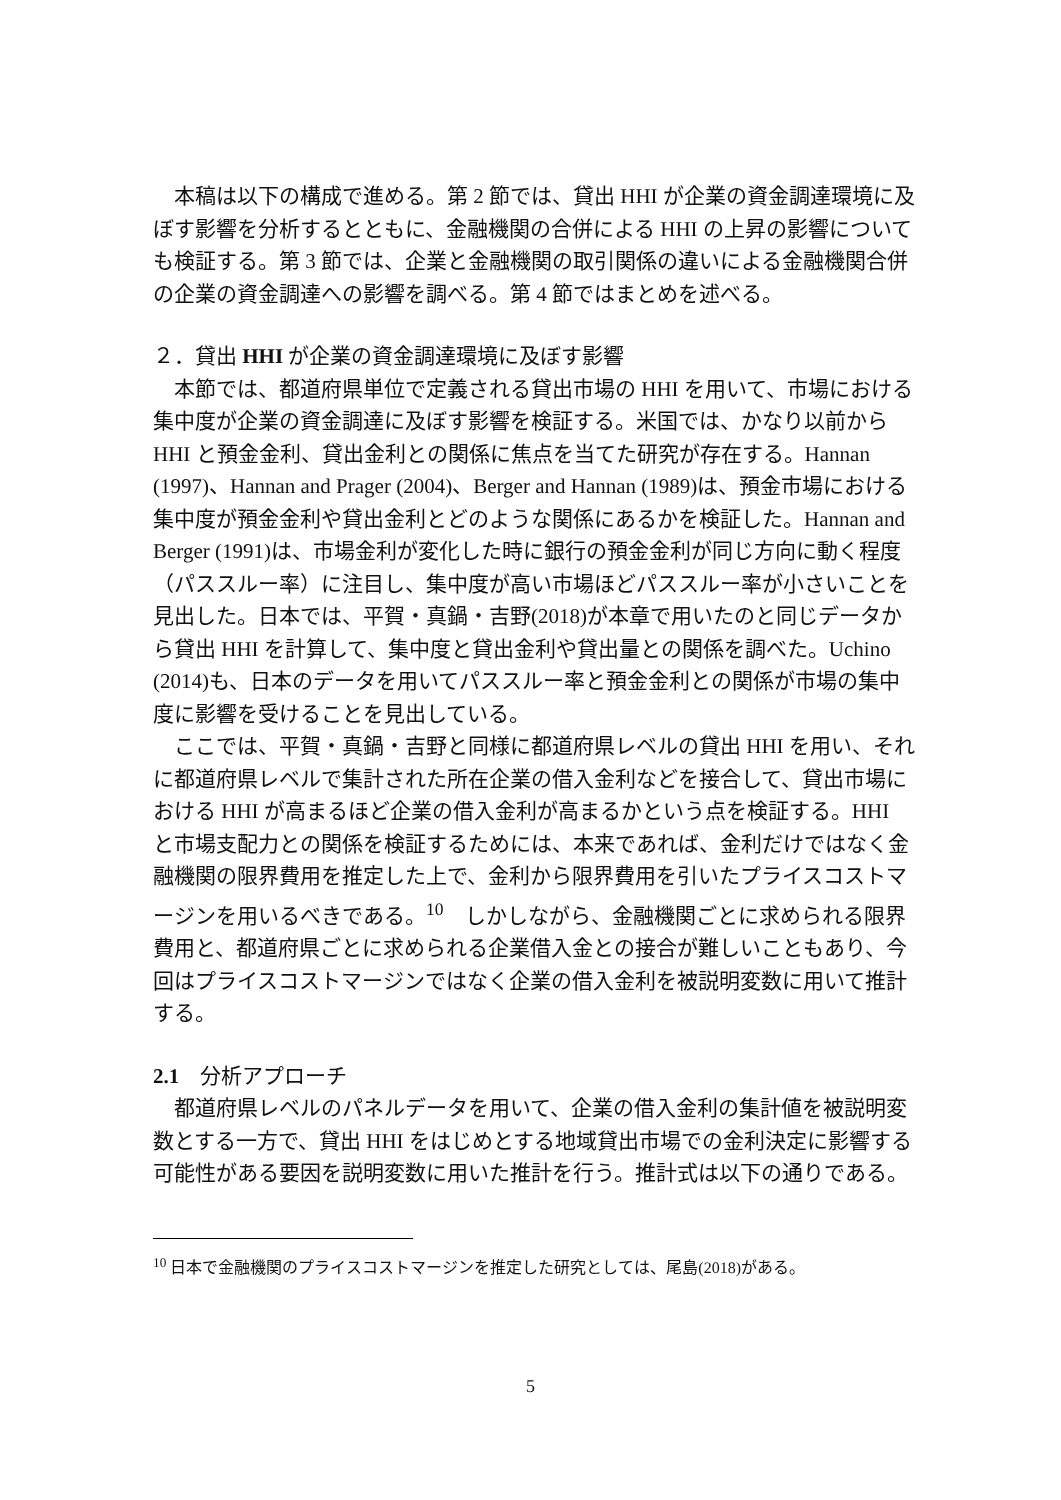本稿は以下の構成で進める。第 2 節では、貸出 HHI が企業の資金調達環境に及ぼす影響を分析するとともに、金融機関の合併による HHI の上昇の影響についても検証する。第 3 節では、企業と金融機関の取引関係の違いによる金融機関合併の企業の資金調達への影響を調べる。第 4 節ではまとめを述べる。
２．貸出 HHI が企業の資金調達環境に及ぼす影響
本節では、都道府県単位で定義される貸出市場の HHI を用いて、市場における集中度が企業の資金調達に及ぼす影響を検証する。米国では、かなり以前から HHI と預金金利、貸出金利との関係に焦点を当てた研究が存在する。Hannan (1997)、Hannan and Prager (2004)、Berger and Hannan (1989)は、預金市場における集中度が預金金利や貸出金利とどのような関係にあるかを検証した。Hannan and Berger (1991)は、市場金利が変化した時に銀行の預金金利が同じ方向に動く程度（パススルー率）に注目し、集中度が高い市場ほどパススルー率が小さいことを見出した。日本では、平賀・真鍋・吉野(2018)が本章で用いたのと同じデータから貸出 HHI を計算して、集中度と貸出金利や貸出量との関係を調べた。Uchino (2014)も、日本のデータを用いてパススルー率と預金金利との関係が市場の集中度に影響を受けることを見出している。
ここでは、平賀・真鍋・吉野と同様に都道府県レベルの貸出 HHI を用い、それに都道府県レベルで集計された所在企業の借入金利などを接合して、貸出市場における HHI が高まるほど企業の借入金利が高まるかという点を検証する。HHI と市場支配力との関係を検証するためには、本来であれば、金利だけではなく金融機関の限界費用を推定した上で、金利から限界費用を引いたプライスコストマージンを用いるべきである。<sup>10</sup>　しかしながら、金融機関ごとに求められる限界費用と、都道府県ごとに求められる企業借入金との接合が難しいこともあり、今回はプライスコストマージンではなく企業の借入金利を被説明変数に用いて推計する。
2.1　分析アプローチ
都道府県レベルのパネルデータを用いて、企業の借入金利の集計値を被説明変数とする一方で、貸出 HHI をはじめとする地域貸出市場での金利決定に影響する可能性がある要因を説明変数に用いた推計を行う。推計式は以下の通りである。
<sup>10</sup> 日本で金融機関のプライスコストマージンを推定した研究としては、尾島(2018)がある。
5